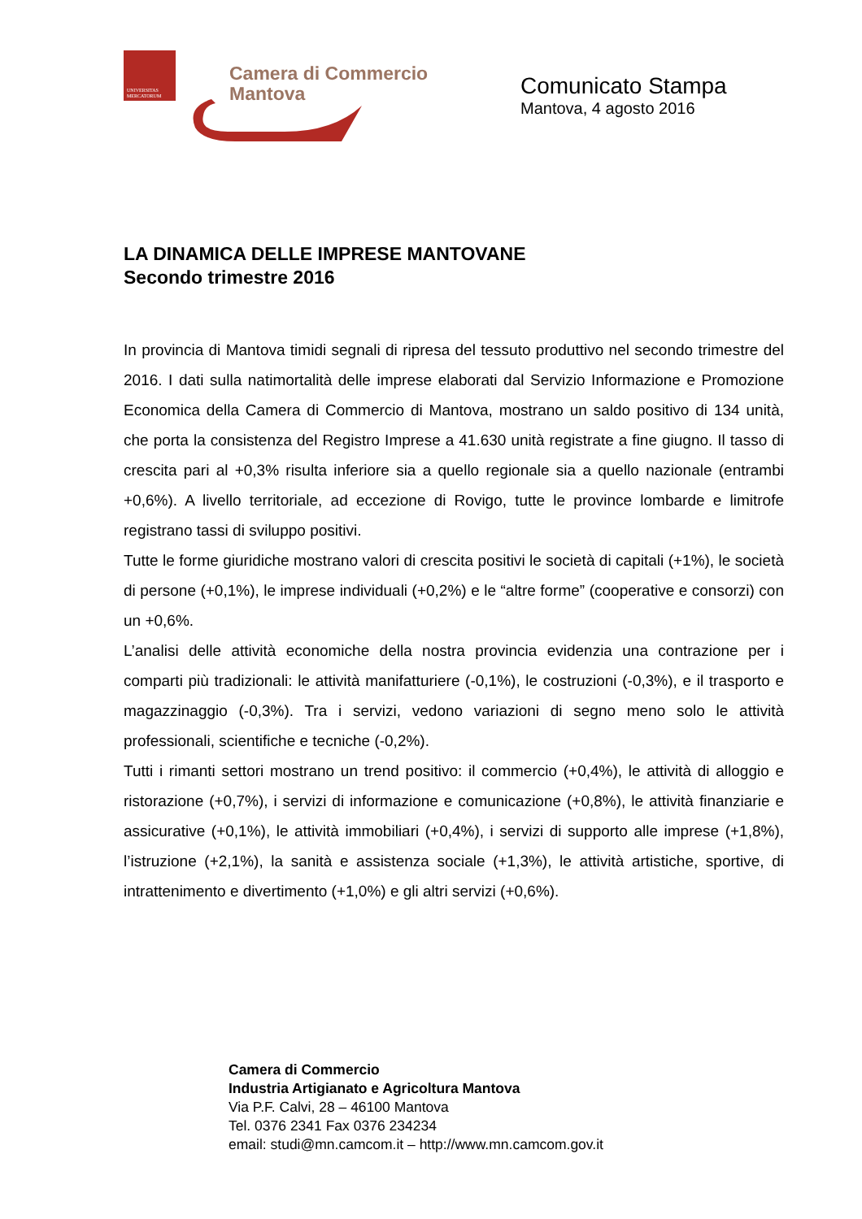UNIVERSITAS
MERCATORUM
Camera di Commercio
Mantova
Comunicato Stampa
Mantova, 4 agosto 2016
LA DINAMICA DELLE IMPRESE MANTOVANE
Secondo trimestre 2016
In provincia di Mantova timidi segnali di ripresa del tessuto produttivo nel secondo trimestre del 2016. I dati sulla natimortalità delle imprese elaborati dal Servizio Informazione e Promozione Economica della Camera di Commercio di Mantova, mostrano un saldo positivo di 134 unità, che porta la consistenza del Registro Imprese a 41.630 unità registrate a fine giugno. Il tasso di crescita pari al +0,3% risulta inferiore sia a quello regionale sia a quello nazionale (entrambi +0,6%). A livello territoriale, ad eccezione di Rovigo, tutte le province lombarde e limitrofe registrano tassi di sviluppo positivi.
Tutte le forme giuridiche mostrano valori di crescita positivi le società di capitali (+1%), le società di persone (+0,1%), le imprese individuali (+0,2%) e le “altre forme” (cooperative e consorzi) con un +0,6%.
L’analisi delle attività economiche della nostra provincia evidenzia una contrazione per i comparti più tradizionali: le attività manifatturiere (-0,1%), le costruzioni (-0,3%), e il trasporto e magazzinaggio (-0,3%). Tra i servizi, vedono variazioni di segno meno solo le attività professionali, scientifiche e tecniche (-0,2%).
Tutti i rimanti settori mostrano un trend positivo: il commercio (+0,4%), le attività di alloggio e ristorazione (+0,7%), i servizi di informazione e comunicazione (+0,8%), le attività finanziarie e assicurative (+0,1%), le attività immobiliari (+0,4%), i servizi di supporto alle imprese (+1,8%), l’istruzione (+2,1%), la sanità e assistenza sociale (+1,3%), le attività artistiche, sportive, di intrattenimento e divertimento (+1,0%) e gli altri servizi (+0,6%).
Camera di Commercio
Industria Artigianato e Agricoltura Mantova
Via P.F. Calvi, 28 – 46100 Mantova
Tel. 0376 2341 Fax 0376 234234
email: studi@mn.camcom.it – http://www.mn.camcom.gov.it